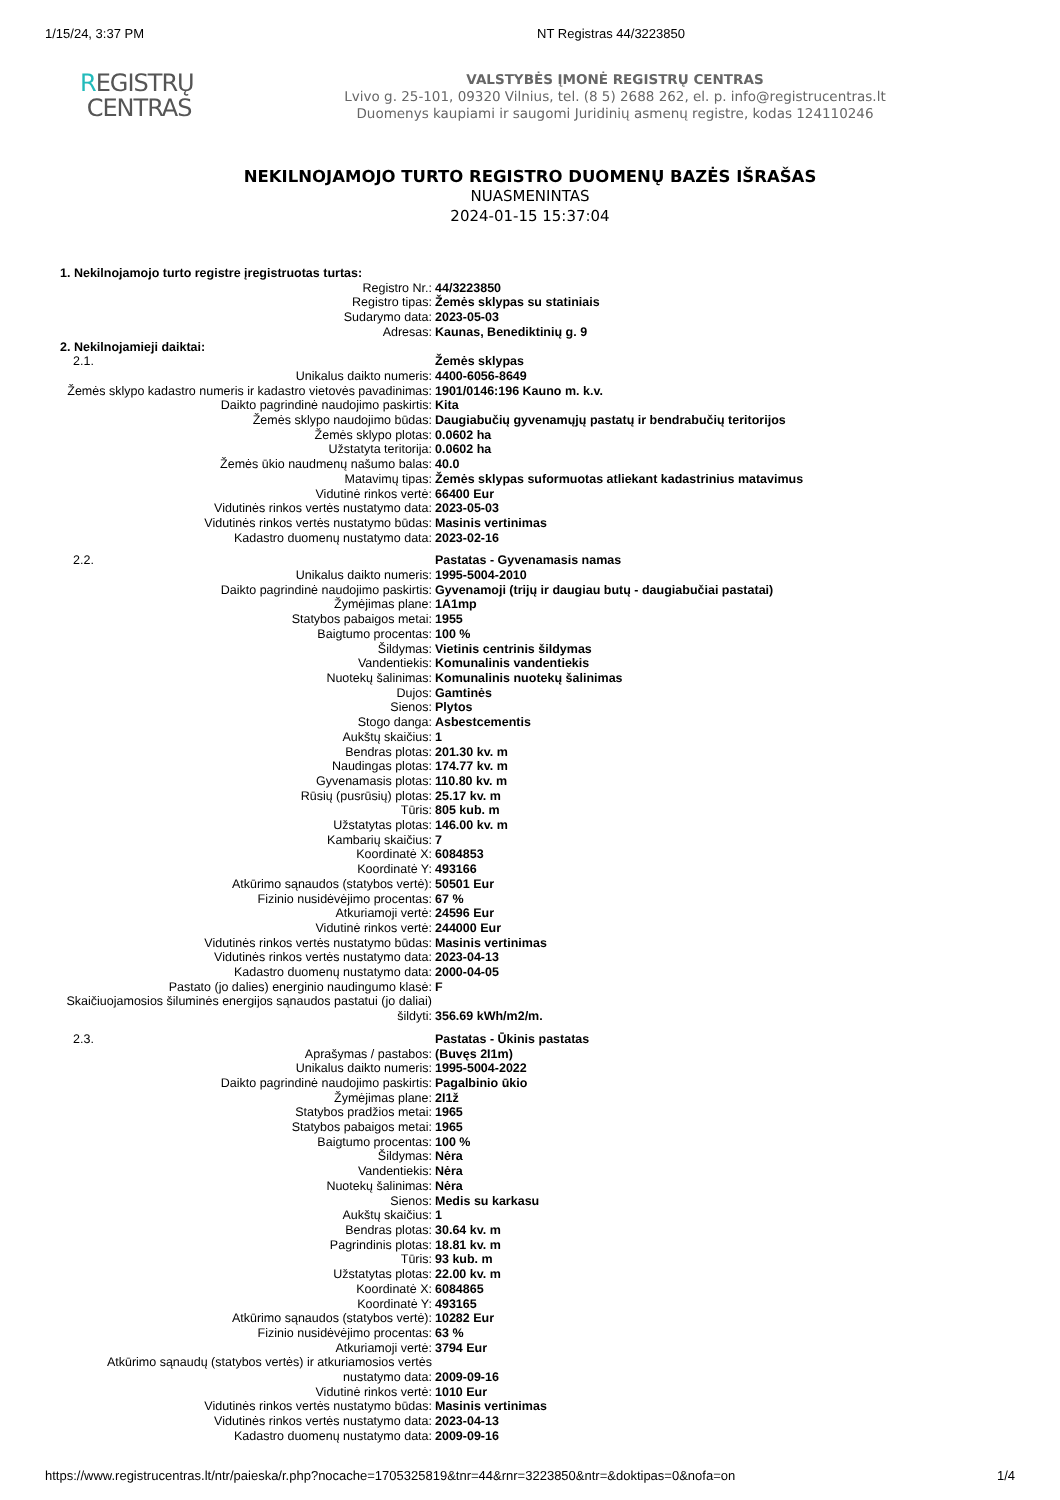1/15/24, 3:37 PM NT Registras 44/3223850
REGISTRŲ
CENTRAS
VALSTYBĖS ĮMONĖ REGISTRŲ CENTRAS
Lvivo g. 25-101, 09320 Vilnius, tel. (8 5) 2688 262, el. p. info@registrucentras.lt
Duomenys kaupiami ir saugomi Juridinių asmenų registre, kodas 124110246
NEKILNOJAMOJO TURTO REGISTRO DUOMENŲ BAZĖS IŠRAŠAS
NUASMENINTAS
2024-01-15 15:37:04
| 1. Nekilnojamojo turto registre įregistruotas turtas: | |
| Registro Nr.: | 44/3223850 |
| Registro tipas: | Žemės sklypas su statiniais |
| Sudarymo data: | 2023-05-03 |
| Adresas: | Kaunas, Benediktinių g. 9 |
| 2. Nekilnojamieji daiktai: | |
| 2.1. | Žemės sklypas |
| Unikalus daikto numeris: | 4400-6056-8649 |
| Žemės sklypo kadastro numeris ir kadastro vietovės pavadinimas: | 1901/0146:196 Kauno m. k.v. |
| Daikto pagrindinė naudojimo paskirtis: | Kita |
| Žemės sklypo naudojimo būdas: | Daugiabučių gyvenamųjų pastatų ir bendrabučių teritorijos |
| Žemės sklypo plotas: | 0.0602 ha |
| Užstatyta teritorija: | 0.0602 ha |
| Žemės ūkio naudmenų našumo balas: | 40.0 |
| Matavimų tipas: | Žemės sklypas suformuotas atliekant kadastrinius matavimus |
| Vidutinė rinkos vertė: | 66400 Eur |
| Vidutinės rinkos vertės nustatymo data: | 2023-05-03 |
| Vidutinės rinkos vertės nustatymo būdas: | Masinis vertinimas |
| Kadastro duomenų nustatymo data: | 2023-02-16 |
| 2.2. | Pastatas - Gyvenamasis namas |
| Unikalus daikto numeris: | 1995-5004-2010 |
| Daikto pagrindinė naudojimo paskirtis: | Gyvenamoji (trijų ir daugiau butų - daugiabučiai pastatai) |
| Žymėjimas plane: | 1A1mp |
| Statybos pabaigos metai: | 1955 |
| Baigtumo procentas: | 100 % |
| Šildymas: | Vietinis centrinis šildymas |
| Vandentiekis: | Komunalinis vandentiekis |
| Nuotekų šalinimas: | Komunalinis nuotekų šalinimas |
| Dujos: | Gamtinės |
| Sienos: | Plytos |
| Stogo danga: | Asbestcementis |
| Aukštų skaičius: | 1 |
| Bendras plotas: | 201.30 kv. m |
| Naudingas plotas: | 174.77 kv. m |
| Gyvenamasis plotas: | 110.80 kv. m |
| Rūsių (pusrūsių) plotas: | 25.17 kv. m |
| Tūris: | 805 kub. m |
| Užstatytas plotas: | 146.00 kv. m |
| Kambarių skaičius: | 7 |
| Koordinatė X: | 6084853 |
| Koordinatė Y: | 493166 |
| Atkūrimo sąnaudos (statybos vertė): | 50501 Eur |
| Fizinio nusidėvėjimo procentas: | 67 % |
| Atkuriamoji vertė: | 24596 Eur |
| Vidutinė rinkos vertė: | 244000 Eur |
| Vidutinės rinkos vertės nustatymo būdas: | Masinis vertinimas |
| Vidutinės rinkos vertės nustatymo data: | 2023-04-13 |
| Kadastro duomenų nustatymo data: | 2000-04-05 |
| Pastato (jo dalies) energinio naudingumo klasė: | F |
| Skaičiuojamosios šiluminės energijos sąnaudos pastatui (jo daliai) šildyti: | 356.69 kWh/m2/m. |
| 2.3. | Pastatas - Ūkinis pastatas |
| Aprašymas / pastabos: | (Buvęs 2I1m) |
| Unikalus daikto numeris: | 1995-5004-2022 |
| Daikto pagrindinė naudojimo paskirtis: | Pagalbinio ūkio |
| Žymėjimas plane: | 2I1ž |
| Statybos pradžios metai: | 1965 |
| Statybos pabaigos metai: | 1965 |
| Baigtumo procentas: | 100 % |
| Šildymas: | Nėra |
| Vandentiekis: | Nėra |
| Nuotekų šalinimas: | Nėra |
| Sienos: | Medis su karkasu |
| Aukštų skaičius: | 1 |
| Bendras plotas: | 30.64 kv. m |
| Pagrindinis plotas: | 18.81 kv. m |
| Tūris: | 93 kub. m |
| Užstatytas plotas: | 22.00 kv. m |
| Koordinatė X: | 6084865 |
| Koordinatė Y: | 493165 |
| Atkūrimo sąnaudos (statybos vertė): | 10282 Eur |
| Fizinio nusidėvėjimo procentas: | 63 % |
| Atkuriamoji vertė: | 3794 Eur |
| Atkūrimo sąnaudų (statybos vertės) ir atkuriamosios vertės nustatymo data: | 2009-09-16 |
| Vidutinė rinkos vertė: | 1010 Eur |
| Vidutinės rinkos vertės nustatymo būdas: | Masinis vertinimas |
| Vidutinės rinkos vertės nustatymo data: | 2023-04-13 |
| Kadastro duomenų nustatymo data: | 2009-09-16 |
https://www.registrucentras.lt/ntr/paieska/r.php?nocache=1705325819&tnr=44&rnr=3223850&ntr=&doktipas=0&nofa=on 1/4